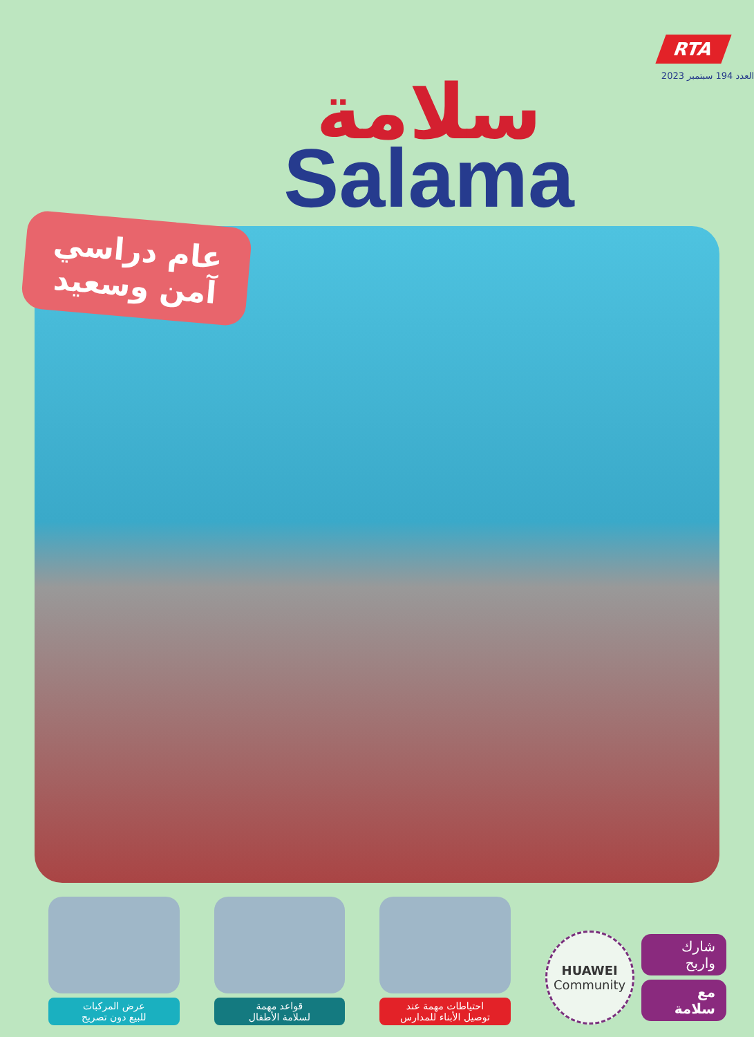RTA
العدد 194 سبتمبر 2023
سلامة
Salama
عام دراسي
آمن وسعيد
عرض المركبات
للبيع دون تصريح
قواعد مهمة
لسلامة الأطفال
احتياطات مهمة عند
توصيل الأبناء للمدارس
HUAWEI
Community
شارك واربح
مع سلامة